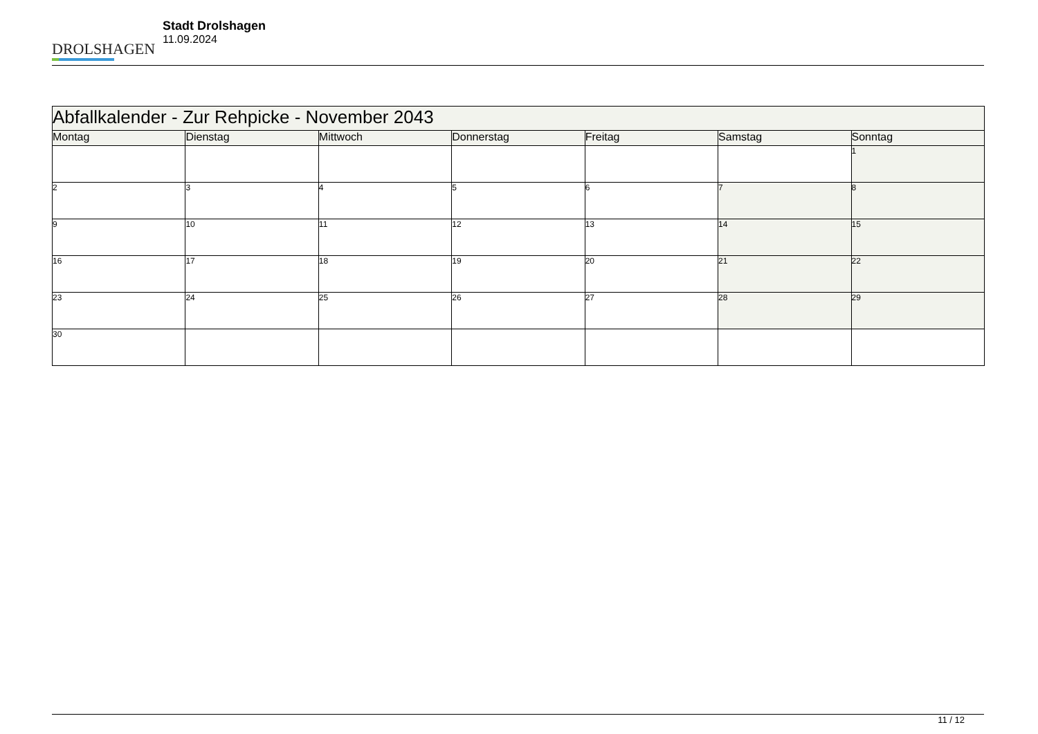DROLSHAGEN
Stadt Drolshagen
11.09.2024
| Abfallkalender - Zur Rehpicke - November 2043 | | | | | | |
| --- | --- | --- | --- | --- | --- | --- |
| Montag | Dienstag | Mittwoch | Donnerstag | Freitag | Samstag | Sonntag |
| | | | | | | 1 |
| 2 | 3 | 4 | 5 | 6 | 7 | 8 |
| 9 | 10 | 11 | 12 | 13 | 14 | 15 |
| 16 | 17 | 18 | 19 | 20 | 21 | 22 |
| 23 | 24 | 25 | 26 | 27 | 28 | 29 |
| 30 | | | | | | |
11 / 12